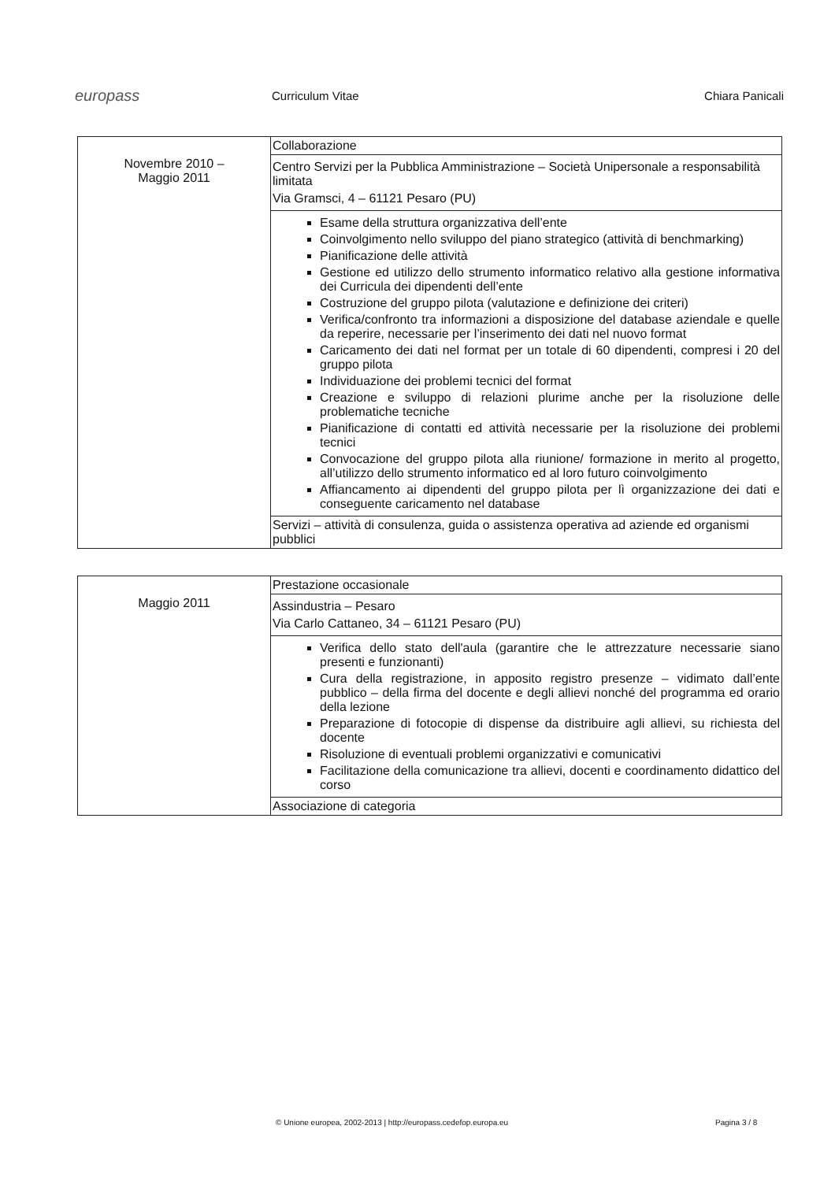europass
Curriculum Vitae Chiara Panicali
| Novembre 2010 – Maggio 2011 | Collaborazione |
| | Centro Servizi per la Pubblica Amministrazione – Società Unipersonale a responsabilità limitata Via Gramsci, 4 – 61121 Pesaro (PU) |
| | Esame della struttura organizzativa dell’ente Coinvolgimento nello sviluppo del piano strategico (attività di benchmarking) Pianificazione delle attività Gestione ed utilizzo dello strumento informatico relativo alla gestione informativa dei Curricula dei dipendenti dell’ente Costruzione del gruppo pilota (valutazione e definizione dei criteri) Verifica/confronto tra informazioni a disposizione del database aziendale e quelle da reperire, necessarie per l’inserimento dei dati nel nuovo format Caricamento dei dati nel format per un totale di 60 dipendenti, compresi i 20 del gruppo pilota Individuazione dei problemi tecnici del format Creazione e sviluppo di relazioni plurime anche per la risoluzione delle problematiche tecniche Pianificazione di contatti ed attività necessarie per la risoluzione dei problemi tecnici Convocazione del gruppo pilota alla riunione/ formazione in merito al progetto, all’utilizzo dello strumento informatico ed al loro futuro coinvolgimento Affiancamento ai dipendenti del gruppo pilota per lì organizzazione dei dati e conseguente caricamento nel database |
| | Servizi – attività di consulenza, guida o assistenza operativa ad aziende ed organismi pubblici |
| Maggio 2011 | Prestazione occasionale |
| | Assindustria – Pesaro Via Carlo Cattaneo, 34 – 61121 Pesaro (PU) |
| | Verifica dello stato dell'aula (garantire che le attrezzature necessarie siano presenti e funzionanti) Cura della registrazione, in apposito registro presenze – vidimato dall’ente pubblico – della firma del docente e degli allievi nonché del programma ed orario della lezione Preparazione di fotocopie di dispense da distribuire agli allievi, su richiesta del docente Risoluzione di eventuali problemi organizzativi e comunicativi Facilitazione della comunicazione tra allievi, docenti e coordinamento didattico del corso |
| | Associazione di categoria |
© Unione europea, 2002-2013 | http://europass.cedefop.europa.eu Pagina 3 / 8